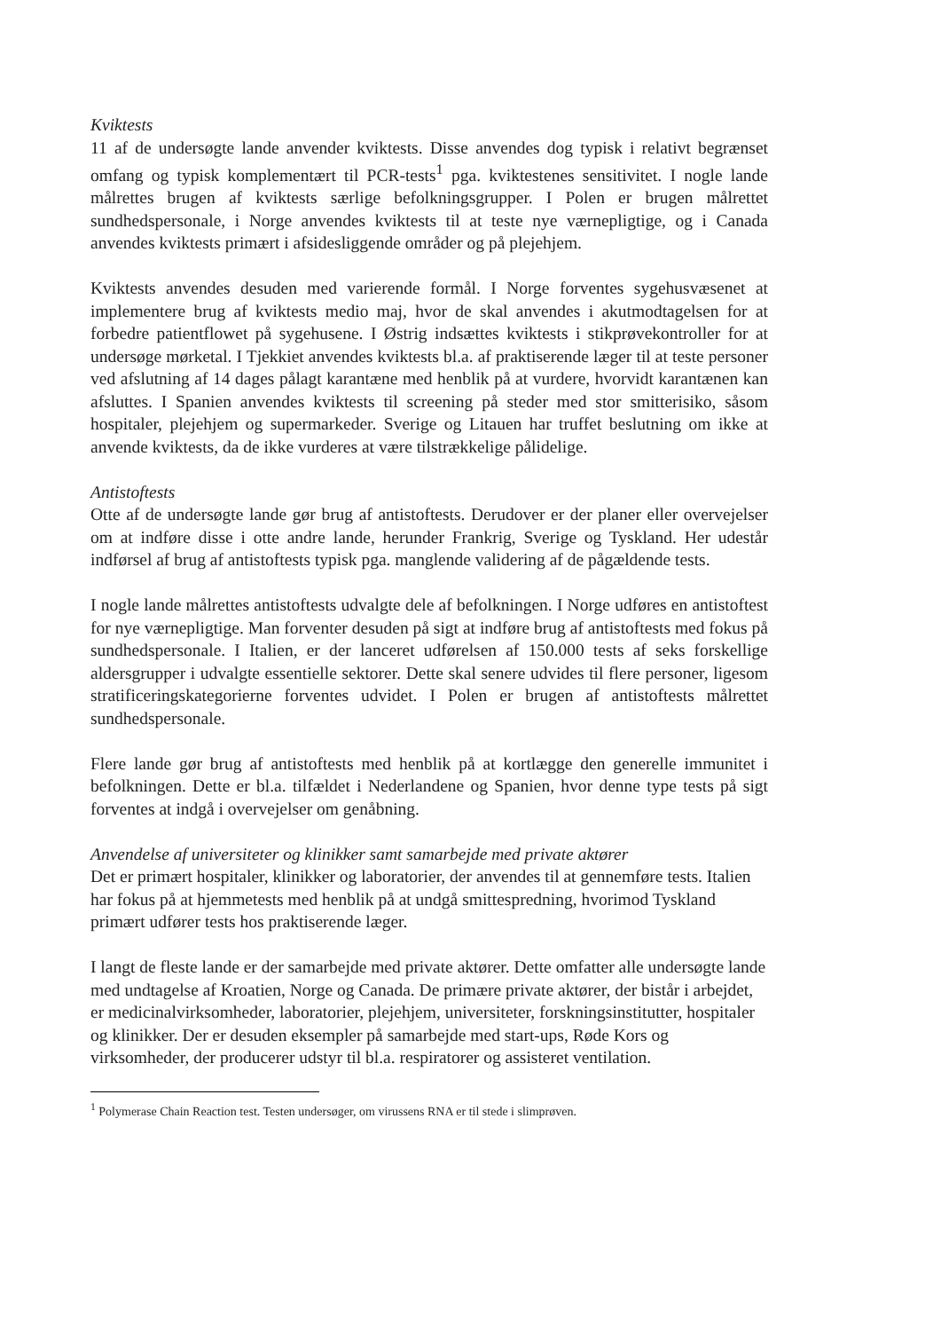Kviktests
11 af de undersøgte lande anvender kviktests. Disse anvendes dog typisk i relativt begrænset omfang og typisk komplementært til PCR-tests<sup>1</sup> pga. kviktestenes sensitivitet. I nogle lande målrettes brugen af kviktests særlige befolkningsgrupper. I Polen er brugen målrettet sundhedspersonale, i Norge anvendes kviktests til at teste nye værnepligtige, og i Canada anvendes kviktests primært i afsidesliggende områder og på plejehjem.
Kviktests anvendes desuden med varierende formål. I Norge forventes sygehusvæsenet at implementere brug af kviktests medio maj, hvor de skal anvendes i akutmodtagelsen for at forbedre patientflowet på sygehusene. I Østrig indsættes kviktests i stikprøvekontroller for at undersøge mørketal. I Tjekkiet anvendes kviktests bl.a. af praktiserende læger til at teste personer ved afslutning af 14 dages pålagt karantæne med henblik på at vurdere, hvorvidt karantænen kan afsluttes. I Spanien anvendes kviktests til screening på steder med stor smitterisiko, såsom hospitaler, plejehjem og supermarkeder. Sverige og Litauen har truffet beslutning om ikke at anvende kviktests, da de ikke vurderes at være tilstrækkelige pålidelige.
Antistoftests
Otte af de undersøgte lande gør brug af antistoftests. Derudover er der planer eller overvejelser om at indføre disse i otte andre lande, herunder Frankrig, Sverige og Tyskland. Her udestår indførsel af brug af antistoftests typisk pga. manglende validering af de pågældende tests.
I nogle lande målrettes antistoftests udvalgte dele af befolkningen. I Norge udføres en antistoftest for nye værnepligtige. Man forventer desuden på sigt at indføre brug af antistoftests med fokus på sundhedspersonale. I Italien, er der lanceret udførelsen af 150.000 tests af seks forskellige aldersgrupper i udvalgte essentielle sektorer. Dette skal senere udvides til flere personer, ligesom stratificeringskategorierne forventes udvidet. I Polen er brugen af antistoftests målrettet sundhedspersonale.
Flere lande gør brug af antistoftests med henblik på at kortlægge den generelle immunitet i befolkningen. Dette er bl.a. tilfældet i Nederlandene og Spanien, hvor denne type tests på sigt forventes at indgå i overvejelser om genåbning.
Anvendelse af universiteter og klinikker samt samarbejde med private aktører
Det er primært hospitaler, klinikker og laboratorier, der anvendes til at gennemføre tests. Italien har fokus på at hjemmetests med henblik på at undgå smittespredning, hvorimod Tyskland primært udfører tests hos praktiserende læger.
I langt de fleste lande er der samarbejde med private aktører. Dette omfatter alle undersøgte lande med undtagelse af Kroatien, Norge og Canada. De primære private aktører, der bistår i arbejdet, er medicinalvirksomheder, laboratorier, plejehjem, universiteter, forskningsinstitutter, hospitaler og klinikker. Der er desuden eksempler på samarbejde med start-ups, Røde Kors og virksomheder, der producerer udstyr til bl.a. respiratorer og assisteret ventilation.
<sup>1</sup> Polymerase Chain Reaction test. Testen undersøger, om virussens RNA er til stede i slimprøven.